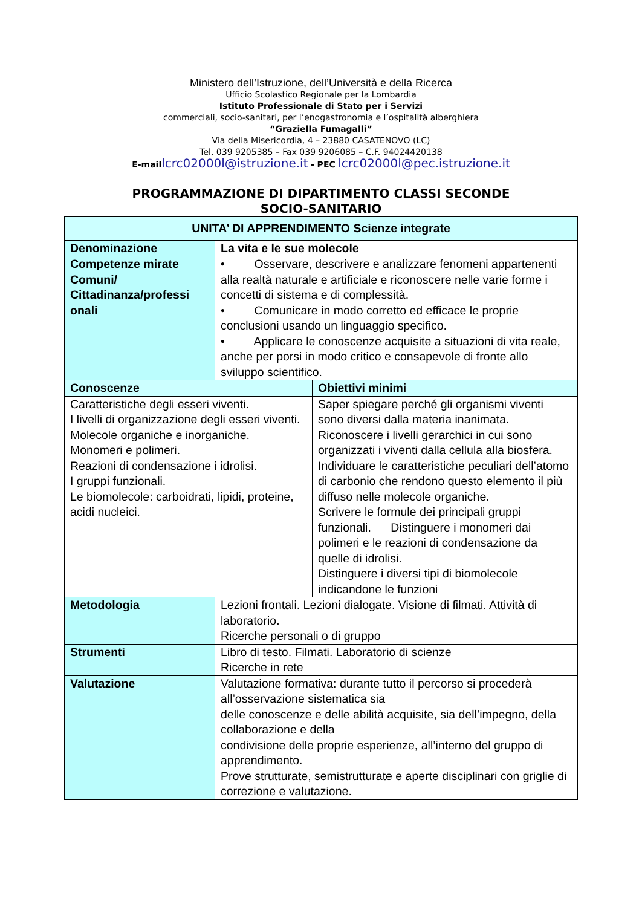Ministero dell’Istruzione, dell’Università e della Ricerca
Ufficio Scolastico Regionale per la Lombardia
Istituto Professionale di Stato per i Servizi
commerciali, socio-sanitari, per l’enogastronomia e l’ospitalità alberghiera
“Graziella Fumagalli”
Via della Misericordia, 4 – 23880 CASATENOVO (LC)
Tel. 039 9205385 – Fax 039 9206085 – C.F. 94024420138
E-mail lcrc02000l@istruzione.it - PEC lcrc02000l@pec.istruzione.it
PROGRAMMAZIONE DI DIPARTIMENTO CLASSI SECONDE
SOCIO-SANITARIO
| UNITA’ DI APPRENDIMENTO Scienze integrate | | |
| --- | --- | --- |
| Denominazione | La vita e le sue molecole | |
| Competenze mirate Comuni/ Cittadinanza/professi onali | • Osservare, descrivere e analizzare fenomeni appartenenti alla realtà naturale e artificiale e riconoscere nelle varie forme i concetti di sistema e di complessità. • Comunicare in modo corretto ed efficace le proprie conclusioni usando un linguaggio specifico. • Applicare le conoscenze acquisite a situazioni di vita reale, anche per porsi in modo critico e consapevole di fronte allo sviluppo scientifico. | |
| Conoscenze | | Obiettivi minimi |
| Caratteristiche degli esseri viventi. I livelli di organizzazione degli esseri viventi. Molecole organiche e inorganiche. Monomeri e polimeri. Reazioni di condensazione i idrolisi. I gruppi funzionali. Le biomolecole: carboidrati, lipidi, proteine, acidi nucleici. | | Saper spiegare perché gli organismi viventi sono diversi dalla materia inanimata. Riconoscere i livelli gerarchici in cui sono organizzati i viventi dalla cellula alla biosfera. Individuare le caratteristiche peculiari dell’atomo di carbonio che rendono questo elemento il più diffuso nelle molecole organiche. Scrivere le formule dei principali gruppi funzionali. Distinguere i monomeri dai polimeri e le reazioni di condensazione da quelle di idrolisi. Distinguere i diversi tipi di biomolecole indicandone le funzioni |
| Metodologia | Lezioni frontali. Lezioni dialogate. Visione di filmati. Attività di laboratorio. Ricerche personali o di gruppo | |
| Strumenti | Libro di testo. Filmati. Laboratorio di scienze Ricerche in rete | |
| Valutazione | Valutazione formativa: durante tutto il percorso si procederà all’osservazione sistematica sia delle conoscenze e delle abilità acquisite, sia dell’impegno, della collaborazione e della condivisione delle proprie esperienze, all’interno del gruppo di apprendimento. Prove strutturate, semistrutturate e aperte disciplinari con griglie di correzione e valutazione. | |